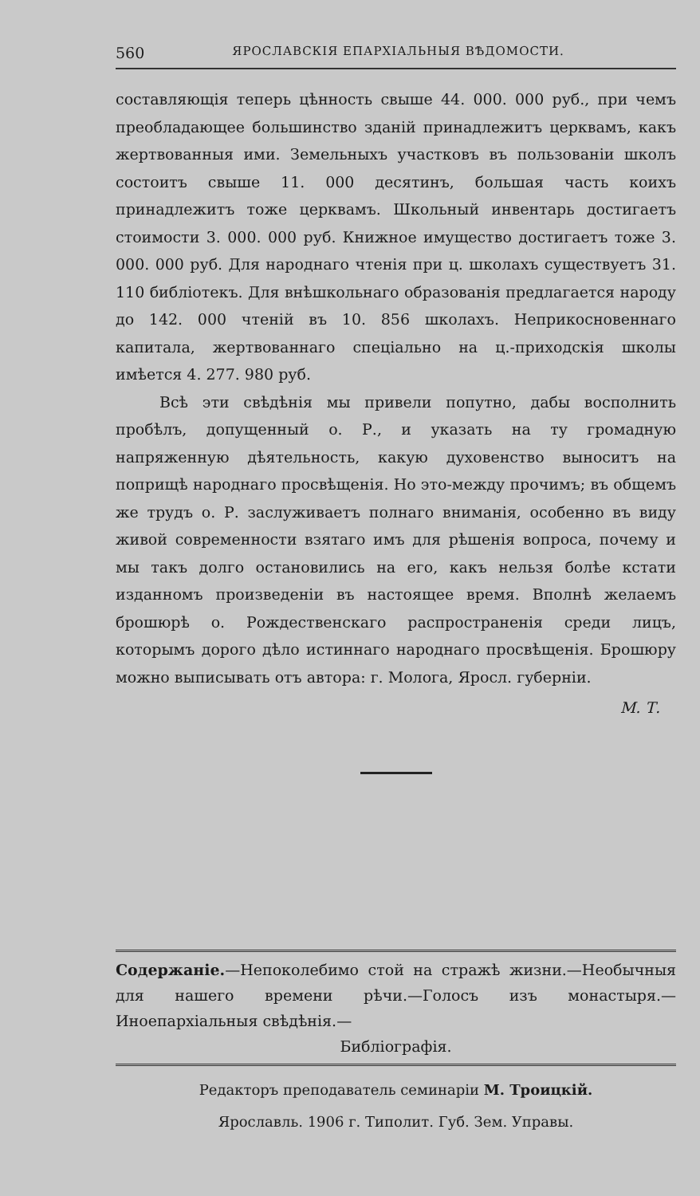560 ЯРОСЛАВСКІЯ ЕПАРХІАЛЬНЫЯ ВѢДОМОСТИ.
составляющія теперь цѣнность свыше 44. 000. 000 руб., при чемъ преобладающее большинство зданій принадлежитъ церквамъ, какъ жертвованныя ими. Земельныхъ участковъ въ пользованіи школъ состоитъ свыше 11. 000 десятинъ, большая часть коихъ принадлежитъ тоже церквамъ. Школьный инвентарь достигаетъ стоимости 3. 000. 000 руб. Книжное имущество достигаетъ тоже 3. 000. 000 руб. Для народнаго чтенія при ц. школахъ существуетъ 31. 110 библіотекъ. Для внѣшкольнаго образованія предлагается народу до 142. 000 чтеній въ 10. 856 школахъ. Неприкосновеннаго капитала, жертвованнаго спеціально на ц.-приходскія школы имѣется 4. 277. 980 руб.
Всѣ эти свѣдѣнія мы привели попутно, дабы восполнить пробѣлъ, допущенный о. Р., и указать на ту громадную напряженную дѣятельность, какую духовенство выноситъ на поприщѣ народнаго просвѣщенія. Но это-между прочимъ; въ общемъ же трудъ о. Р. заслуживаетъ полнаго вниманія, особенно въ виду живой современности взятаго имъ для рѣшенія вопроса, почему и мы такъ долго остановились на его, какъ нельзя болѣе кстати изданномъ произведеніи въ настоящее время. Вполнѣ желаемъ брошюрѣ о. Рождественскаго распространенія среди лицъ, которымъ дорого дѣло истиннаго народнаго просвѣщенія. Брошюру можно выписывать отъ автора: г. Молога, Яросл. губерніи.
М. Т.
Содержаніе.—Непоколебимо стой на стражѣ жизни.—Необычныя для нашего времени рѣчи.—Голосъ изъ монастыря.—Иноепархіальныя свѣдѣнія.—
Библіографія.
Редакторъ преподаватель семинаріи М. Троицкій.
Ярославль. 1906 г. Типолит. Губ. Зем. Управы.